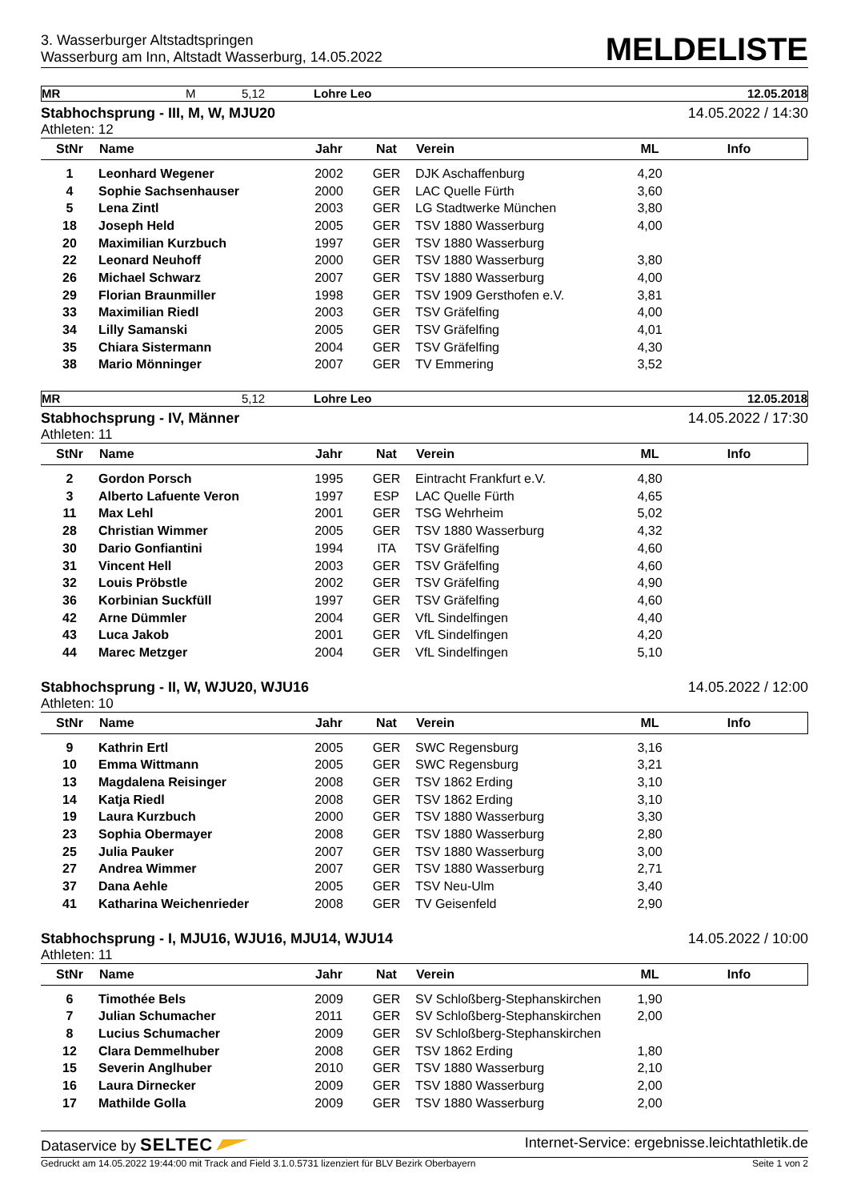3. Wasserburger Altstadtspringen
Wasserburg am Inn, Altstadt Wasserburg, 14.05.2022
MELDELISTE
MR M 5,12 Lohre Leo 12.05.2018
Stabhochsprung - III, M, W, MJU20 14.05.2022 / 14:30
Athleten: 12
| StNr | Name | Jahr | Nat | Verein | ML | Info |
| --- | --- | --- | --- | --- | --- | --- |
| 1 | Leonhard Wegener | 2002 | GER | DJK Aschaffenburg | 4,20 | |
| 4 | Sophie Sachsenhauser | 2000 | GER | LAC Quelle Fürth | 3,60 | |
| 5 | Lena Zintl | 2003 | GER | LG Stadtwerke München | 3,80 | |
| 18 | Joseph Held | 2005 | GER | TSV 1880 Wasserburg | 4,00 | |
| 20 | Maximilian Kurzbuch | 1997 | GER | TSV 1880 Wasserburg | | |
| 22 | Leonard Neuhoff | 2000 | GER | TSV 1880 Wasserburg | 3,80 | |
| 26 | Michael Schwarz | 2007 | GER | TSV 1880 Wasserburg | 4,00 | |
| 29 | Florian Braunmiller | 1998 | GER | TSV 1909 Gersthofen e.V. | 3,81 | |
| 33 | Maximilian Riedl | 2003 | GER | TSV Gräfelfing | 4,00 | |
| 34 | Lilly Samanski | 2005 | GER | TSV Gräfelfing | 4,01 | |
| 35 | Chiara Sistermann | 2004 | GER | TSV Gräfelfing | 4,30 | |
| 38 | Mario Mönninger | 2007 | GER | TV Emmering | 3,52 | |
MR 5,12 Lohre Leo 12.05.2018
Stabhochsprung - IV, Männer 14.05.2022 / 17:30
Athleten: 11
| StNr | Name | Jahr | Nat | Verein | ML | Info |
| --- | --- | --- | --- | --- | --- | --- |
| 2 | Gordon Porsch | 1995 | GER | Eintracht Frankfurt e.V. | 4,80 | |
| 3 | Alberto Lafuente Veron | 1997 | ESP | LAC Quelle Fürth | 4,65 | |
| 11 | Max Lehl | 2001 | GER | TSG Wehrheim | 5,02 | |
| 28 | Christian Wimmer | 2005 | GER | TSV 1880 Wasserburg | 4,32 | |
| 30 | Dario Gonfiantini | 1994 | ITA | TSV Gräfelfing | 4,60 | |
| 31 | Vincent Hell | 2003 | GER | TSV Gräfelfing | 4,60 | |
| 32 | Louis Pröbstle | 2002 | GER | TSV Gräfelfing | 4,90 | |
| 36 | Korbinian Suckfüll | 1997 | GER | TSV Gräfelfing | 4,60 | |
| 42 | Arne Dümmler | 2004 | GER | VfL Sindelfingen | 4,40 | |
| 43 | Luca Jakob | 2001 | GER | VfL Sindelfingen | 4,20 | |
| 44 | Marec Metzger | 2004 | GER | VfL Sindelfingen | 5,10 | |
Stabhochsprung - II, W, WJU20, WJU16 14.05.2022 / 12:00
Athleten: 10
| StNr | Name | Jahr | Nat | Verein | ML | Info |
| --- | --- | --- | --- | --- | --- | --- |
| 9 | Kathrin Ertl | 2005 | GER | SWC Regensburg | 3,16 | |
| 10 | Emma Wittmann | 2005 | GER | SWC Regensburg | 3,21 | |
| 13 | Magdalena Reisinger | 2008 | GER | TSV 1862 Erding | 3,10 | |
| 14 | Katja Riedl | 2008 | GER | TSV 1862 Erding | 3,10 | |
| 19 | Laura Kurzbuch | 2000 | GER | TSV 1880 Wasserburg | 3,30 | |
| 23 | Sophia Obermayer | 2008 | GER | TSV 1880 Wasserburg | 2,80 | |
| 25 | Julia Pauker | 2007 | GER | TSV 1880 Wasserburg | 3,00 | |
| 27 | Andrea Wimmer | 2007 | GER | TSV 1880 Wasserburg | 2,71 | |
| 37 | Dana Aehle | 2005 | GER | TSV Neu-Ulm | 3,40 | |
| 41 | Katharina Weichenrieder | 2008 | GER | TV Geisenfeld | 2,90 | |
Stabhochsprung - I, MJU16, WJU16, MJU14, WJU14 14.05.2022 / 10:00
Athleten: 11
| StNr | Name | Jahr | Nat | Verein | ML | Info |
| --- | --- | --- | --- | --- | --- | --- |
| 6 | Timothée Bels | 2009 | GER | SV Schloßberg-Stephanskirchen | 1,90 | |
| 7 | Julian Schumacher | 2011 | GER | SV Schloßberg-Stephanskirchen | 2,00 | |
| 8 | Lucius Schumacher | 2009 | GER | SV Schloßberg-Stephanskirchen | | |
| 12 | Clara Demmelhuber | 2008 | GER | TSV 1862 Erding | 1,80 | |
| 15 | Severin Anglhuber | 2010 | GER | TSV 1880 Wasserburg | 2,10 | |
| 16 | Laura Dirnecker | 2009 | GER | TSV 1880 Wasserburg | 2,00 | |
| 17 | Mathilde Golla | 2009 | GER | TSV 1880 Wasserburg | 2,00 | |
Dataservice by SELTEC Internet-Service: ergebnisse.leichtathletik.de
Gedruckt am 14.05.2022 19:44:00 mit Track and Field 3.1.0.5731 lizenziert für BLV Bezirk Oberbayern Seite 1 von 2